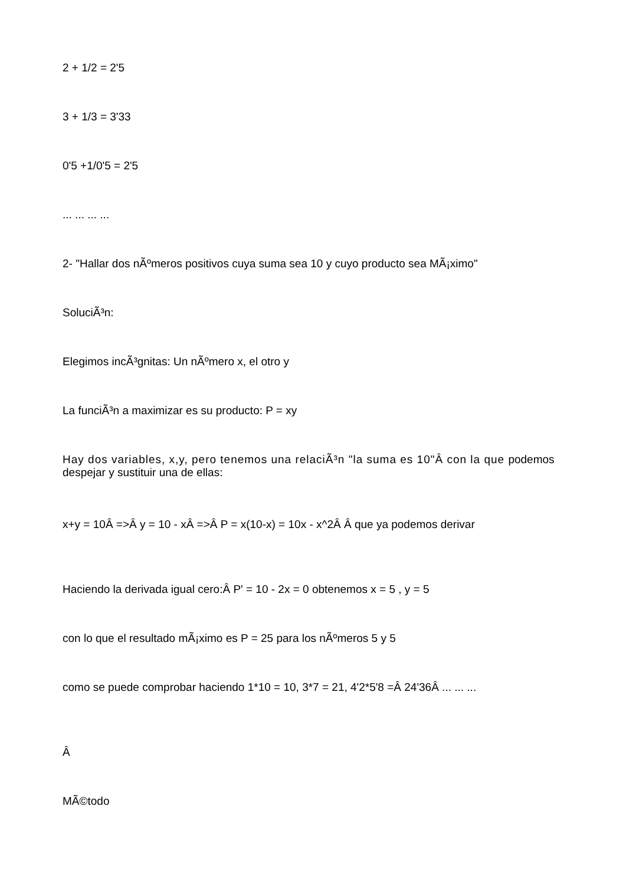2 + 1/2 = 2'5
3 + 1/3 = 3'33
0'5 +1/0'5 = 2'5
... ... ... ...
2- "Hallar dos nÃºmeros positivos cuya suma sea 10 y cuyo producto sea MÃ¡ximo"
SoluciÃ³n:
Elegimos incÃ³gnitas: Un nÃºmero x, el otro y
La funciÃ³n a maximizar es su producto: P = xy
Hay dos variables, x,y, pero tenemos una relaciÃ³n "la suma es 10"Â con la que podemos despejar y sustituir una de ellas:
x+y = 10Â =>Â y = 10 - xÂ =>Â P = x(10-x) = 10x - x^2Â Â que ya podemos derivar
Haciendo la derivada igual cero:Â P' = 10 - 2x = 0 obtenemos x = 5 , y = 5
con lo que el resultado mÃ¡ximo es P = 25 para los nÃºmeros 5 y 5
como se puede comprobar haciendo 1*10 = 10, 3*7 = 21, 4'2*5'8 =Â 24'36Â ... ... ...
Â
MÃ©todo